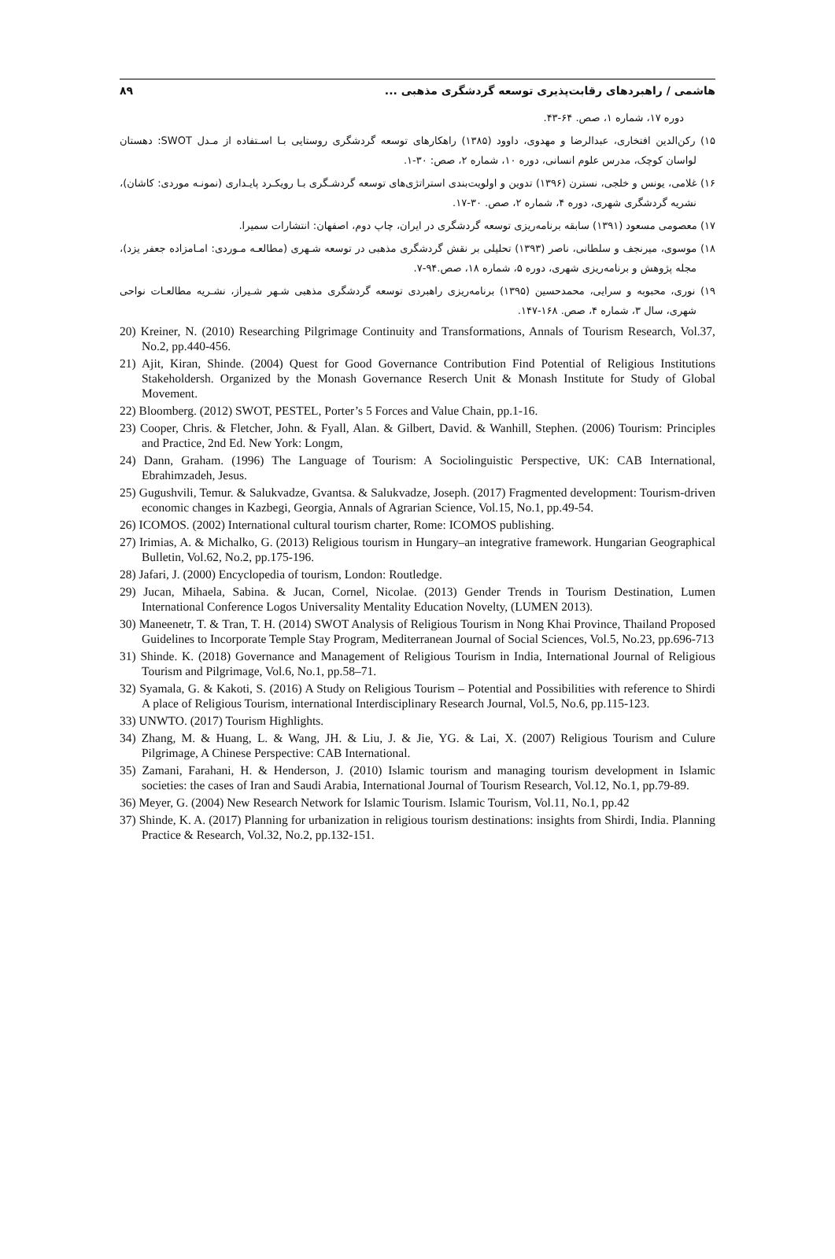هاشمی / راهبردهای رقابت‌پذیری توسعه گردشگری مذهبی ... ۸۹
دوره ۱۷، شماره ۱، صص. ۶۴-۴۳.
۱۵) رکن‌الدین افتخاری، عبدالرضا و مهدوی، داوود (۱۳۸۵) راهکارهای توسعه گردشگری روستایی بـا اسـتفاده از مـدل SWOT: دهستان لواسان کوچک، مدرس علوم انسانی، دوره ۱۰، شماره ۲، صص: ۳۰-۱.
۱۶) غلامی، یونس و خلجی، نسترن (۱۳۹۶) تدوین و اولویت‌بندی استراتژی‌های توسعه گردشـگری بـا رویکـرد پایـداری (نمونـه موردی: کاشان)، نشریه گردشگری شهری، دوره ۴، شماره ۲، صص. ۳۰-۱۷.
۱۷) معصومی مسعود (۱۳۹۱) سابقه برنامه‌ریزی توسعه گردشگری در ایران، چاپ دوم، اصفهان: انتشارات سمیرا.
۱۸) موسوی، میرنجف و سلطانی، ناصر (۱۳۹۳) تحلیلی بر نقش گردشگری مذهبی در توسعه شـهری (مطالعـه مـوردی: امـامزاده جعفر یزد)، مجله پژوهش و برنامه‌ریزی شهری، دوره ۵، شماره ۱۸، صص.۹۴-۷.
۱۹) نوری، محبوبه و سرایی، محمدحسین (۱۳۹۵) برنامه‌ریزی راهبردی توسعه گردشگری مذهبی شـهر شـیراز، نشـریه مطالعـات نواحی شهری، سال ۳، شماره ۴، صص. ۱۶۸-۱۴۷.
20) Kreiner, N. (2010) Researching Pilgrimage Continuity and Transformations, Annals of Tourism Research, Vol.37, No.2, pp.440-456.
21) Ajit, Kiran, Shinde. (2004) Quest for Good Governance Contribution Find Potential of Religious Institutions Stakeholdersh. Organized by the Monash Governance Reserch Unit & Monash Institute for Study of Global Movement.
22) Bloomberg. (2012) SWOT, PESTEL, Porter’s 5 Forces and Value Chain, pp.1-16.
23) Cooper, Chris. & Fletcher, John. & Fyall, Alan. & Gilbert, David. & Wanhill, Stephen. (2006) Tourism: Principles and Practice, 2nd Ed. New York: Longm,
24) Dann, Graham. (1996) The Language of Tourism: A Sociolinguistic Perspective, UK: CAB International, Ebrahimzadeh, Jesus.
25) Gugushvili, Temur. & Salukvadze, Gvantsa. & Salukvadze, Joseph. (2017) Fragmented development: Tourism-driven economic changes in Kazbegi, Georgia, Annals of Agrarian Science, Vol.15, No.1, pp.49-54.
26) ICOMOS. (2002) International cultural tourism charter, Rome: ICOMOS publishing.
27) Irimias, A. & Michalko, G. (2013) Religious tourism in Hungary–an integrative framework. Hungarian Geographical Bulletin, Vol.62, No.2, pp.175-196.
28) Jafari, J. (2000) Encyclopedia of tourism, London: Routledge.
29) Jucan, Mihaela, Sabina. & Jucan, Cornel, Nicolae. (2013) Gender Trends in Tourism Destination, Lumen International Conference Logos Universality Mentality Education Novelty, (LUMEN 2013).
30) Maneenetr, T. & Tran, T. H. (2014) SWOT Analysis of Religious Tourism in Nong Khai Province, Thailand Proposed Guidelines to Incorporate Temple Stay Program, Mediterranean Journal of Social Sciences, Vol.5, No.23, pp.696-713
31) Shinde. K. (2018) Governance and Management of Religious Tourism in India, International Journal of Religious Tourism and Pilgrimage, Vol.6, No.1, pp.58–71.
32) Syamala, G. & Kakoti, S. (2016) A Study on Religious Tourism – Potential and Possibilities with reference to Shirdi A place of Religious Tourism, international Interdisciplinary Research Journal, Vol.5, No.6, pp.115-123.
33) UNWTO. (2017) Tourism Highlights.
34) Zhang, M. & Huang, L. & Wang, JH. & Liu, J. & Jie, YG. & Lai, X. (2007) Religious Tourism and Culure Pilgrimage, A Chinese Perspective: CAB International.
35) Zamani, Farahani, H. & Henderson, J. (2010) Islamic tourism and managing tourism development in Islamic societies: the cases of Iran and Saudi Arabia, International Journal of Tourism Research, Vol.12, No.1, pp.79-89.
36) Meyer, G. (2004) New Research Network for Islamic Tourism. Islamic Tourism, Vol.11, No.1, pp.42
37) Shinde, K. A. (2017) Planning for urbanization in religious tourism destinations: insights from Shirdi, India. Planning Practice & Research, Vol.32, No.2, pp.132-151.